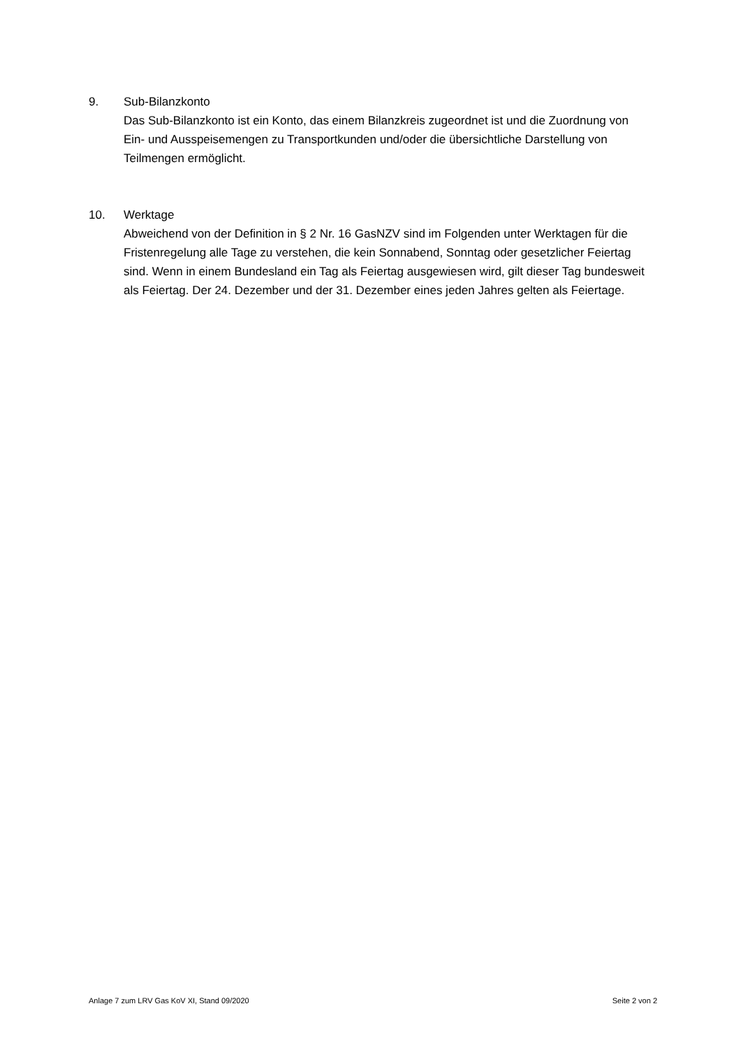9. Sub-Bilanzkonto
Das Sub-Bilanzkonto ist ein Konto, das einem Bilanzkreis zugeordnet ist und die Zuordnung von Ein- und Ausspeisemengen zu Transportkunden und/oder die übersichtliche Darstellung von Teilmengen ermöglicht.
10. Werktage
Abweichend von der Definition in § 2 Nr. 16 GasNZV sind im Folgenden unter Werktagen für die Fristenregelung alle Tage zu verstehen, die kein Sonnabend, Sonntag oder gesetzlicher Feiertag sind. Wenn in einem Bundesland ein Tag als Feiertag ausgewiesen wird, gilt dieser Tag bundesweit als Feiertag. Der 24. Dezember und der 31. Dezember eines jeden Jahres gelten als Feiertage.
Anlage 7 zum LRV Gas KoV XI, Stand 09/2020 Seite 2 von 2